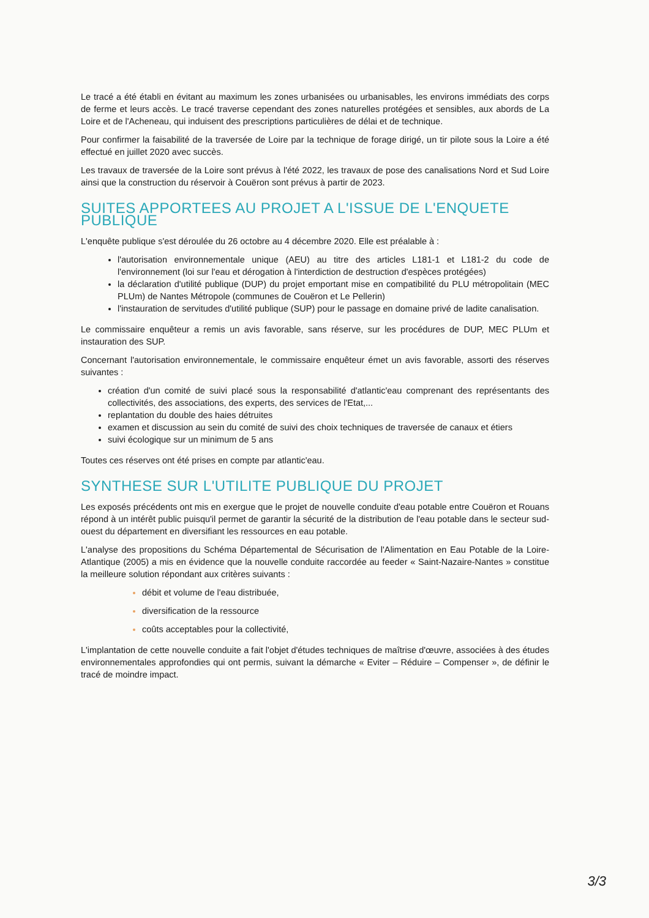Le tracé a été établi en évitant au maximum les zones urbanisées ou urbanisables, les environs immédiats des corps de ferme et leurs accès. Le tracé traverse cependant des zones naturelles protégées et sensibles, aux abords de La Loire et de l'Acheneau, qui induisent des prescriptions particulières de délai et de technique.
Pour confirmer la faisabilité de la traversée de Loire par la technique de forage dirigé, un tir pilote sous la Loire a été effectué en juillet 2020 avec succès.
Les travaux de traversée de la Loire sont prévus à l'été 2022, les travaux de pose des canalisations Nord et Sud Loire ainsi que la construction du réservoir à Couëron sont prévus à partir de 2023.
SUITES APPORTEES AU PROJET A L'ISSUE DE L'ENQUETE PUBLIQUE
L'enquête publique s'est déroulée du 26 octobre au 4 décembre 2020. Elle est préalable à :
l'autorisation environnementale unique (AEU) au titre des articles L181-1 et L181-2 du code de l'environnement (loi sur l'eau et dérogation à l'interdiction de destruction d'espèces protégées)
la déclaration d'utilité publique (DUP) du projet emportant mise en compatibilité du PLU métropolitain (MEC PLUm) de Nantes Métropole (communes de Couëron et Le Pellerin)
l'instauration de servitudes d'utilité publique (SUP) pour le passage en domaine privé de ladite canalisation.
Le commissaire enquêteur a remis un avis favorable, sans réserve, sur les procédures de DUP, MEC PLUm et instauration des SUP.
Concernant l'autorisation environnementale, le commissaire enquêteur émet un avis favorable, assorti des réserves suivantes :
création d'un comité de suivi placé sous la responsabilité d'atlantic'eau comprenant des représentants des collectivités, des associations, des experts, des services de l'Etat,...
replantation du double des haies détruites
examen et discussion au sein du comité de suivi des choix techniques de traversée de canaux et étiers
suivi écologique sur un minimum de 5 ans
Toutes ces réserves ont été prises en compte par atlantic'eau.
SYNTHESE SUR L'UTILITE PUBLIQUE DU PROJET
Les exposés précédents ont mis en exergue que le projet de nouvelle conduite d'eau potable entre Couëron et Rouans répond à un intérêt public puisqu'il permet de garantir la sécurité de la distribution de l'eau potable dans le secteur sud-ouest du département en diversifiant les ressources en eau potable.
L'analyse des propositions du Schéma Départemental de Sécurisation de l'Alimentation en Eau Potable de la Loire-Atlantique (2005) a mis en évidence que la nouvelle conduite raccordée au feeder « Saint-Nazaire-Nantes » constitue la meilleure solution répondant aux critères suivants :
débit et volume de l'eau distribuée,
diversification de la ressource
coûts acceptables pour la collectivité,
L'implantation de cette nouvelle conduite a fait l'objet d'études techniques de maîtrise d'œuvre, associées à des études environnementales approfondies qui ont permis, suivant la démarche « Eviter – Réduire – Compenser », de définir le tracé de moindre impact.
3/3